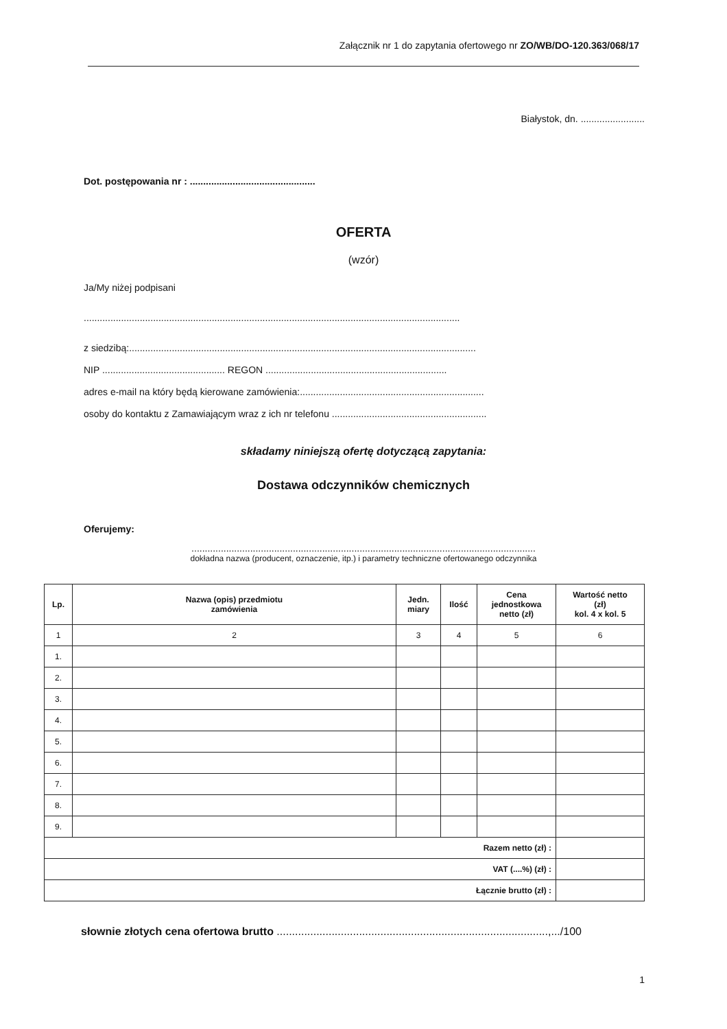Załącznik nr 1 do zapytania ofertowego nr ZO/WB/DO-120.363/068/17
Białystok, dn. ........................
Dot. postępowania nr : ...............................................
OFERTA
(wzór)
Ja/My niżej podpisani
.............................................................................................................................................
z siedzibą:..................................................................................................................................
NIP .............................................. REGON ....................................................................
adres e-mail na który będą kierowane zamówienia:.....................................................................
osoby do kontaktu z Zamawiającym wraz z ich nr telefonu ..........................................................
składamy niniejszą ofertę dotyczącą zapytania:
Dostawa odczynników chemicznych
Oferujemy:
.................................................................................................................................
dokładna nazwa (producent, oznaczenie, itp.) i parametry techniczne ofertowanego odczynnika
| Lp. | Nazwa (opis) przedmiotu zamówienia | Jedn. miary | Ilość | Cena jednostkowa netto (zł) | Wartość netto (zł) kol. 4 x kol. 5 |
| --- | --- | --- | --- | --- | --- |
| 1 | 2 | 3 | 4 | 5 | 6 |
| 1. | | | | | |
| 2. | | | | | |
| 3. | | | | | |
| 4. | | | | | |
| 5. | | | | | |
| 6. | | | | | |
| 7. | | | | | |
| 8. | | | | | |
| 9. | | | | | |
| Razem netto (zł) : | | | | | |
| VAT (....%) (zł) : | | | | | |
| Łącznie brutto (zł) : | | | | | |
słownie złotych cena ofertowa brutto .........................................................................................,.../100
1